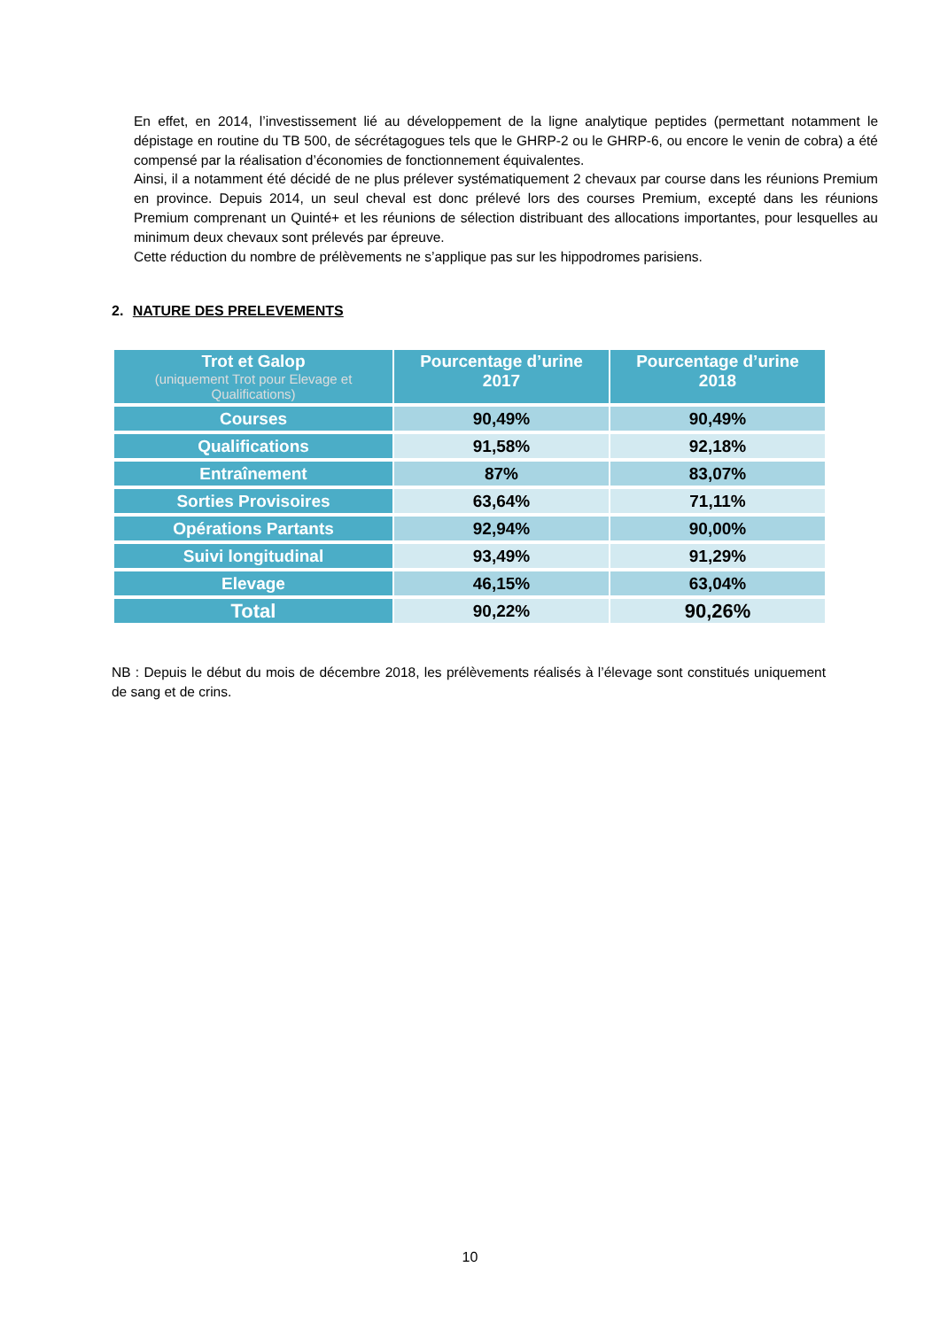En effet, en 2014, l’investissement lié au développement de la ligne analytique peptides (permettant notamment le dépistage en routine du TB 500, de sécrétagogues tels que le GHRP-2 ou le GHRP-6, ou encore le venin de cobra) a été compensé par la réalisation d’économies de fonctionnement équivalentes.
Ainsi, il a notamment été décidé de ne plus prélever systématiquement 2 chevaux par course dans les réunions Premium en province. Depuis 2014, un seul cheval est donc prélevé lors des courses Premium, excepté dans les réunions Premium comprenant un Quinté+ et les réunions de sélection distribuant des allocations importantes, pour lesquelles au minimum deux chevaux sont prélevés par épreuve.
Cette réduction du nombre de prélèvements ne s’applique pas sur les hippodromes parisiens.
2. NATURE DES PRELEVEMENTS
| Trot et Galop (uniquement Trot pour Elevage et Qualifications) | Pourcentage d’urine 2017 | Pourcentage d’urine 2018 |
| --- | --- | --- |
| Courses | 90,49% | 90,49% |
| Qualifications | 91,58% | 92,18% |
| Entraînement | 87% | 83,07% |
| Sorties Provisoires | 63,64% | 71,11% |
| Opérations Partants | 92,94% | 90,00% |
| Suivi longitudinal | 93,49% | 91,29% |
| Elevage | 46,15% | 63,04% |
| Total | 90,22% | 90,26% |
NB : Depuis le début du mois de décembre 2018, les prélèvements réalisés à l’élevage sont constitués uniquement de sang et de crins.
10